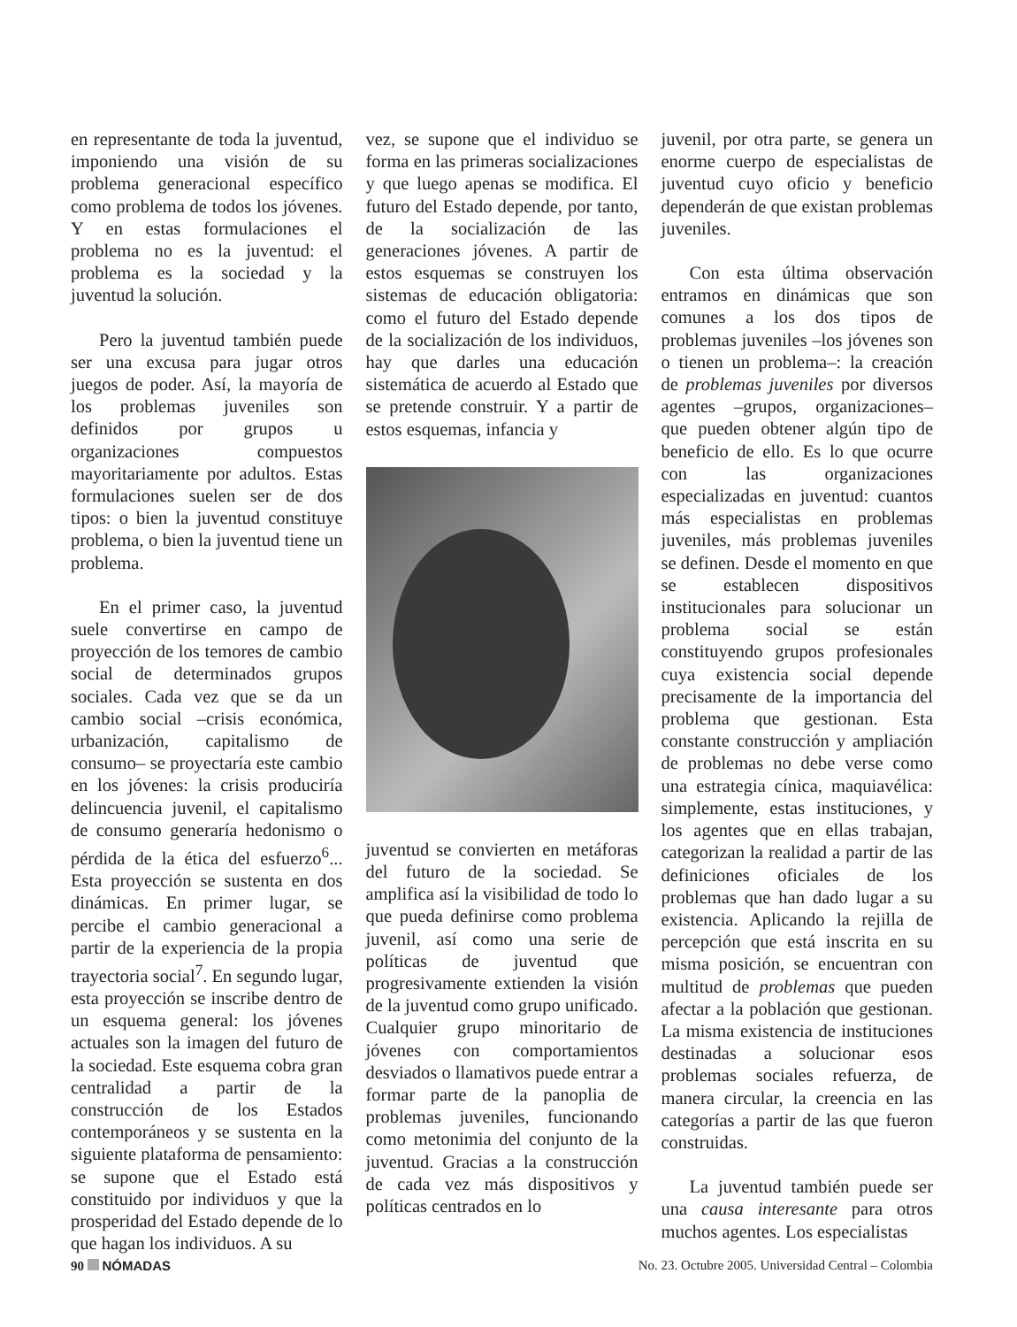en representante de toda la juventud, imponiendo una visión de su problema generacional específico como problema de todos los jóvenes. Y en estas formulaciones el problema no es la juventud: el problema es la sociedad y la juventud la solución.
Pero la juventud también puede ser una excusa para jugar otros juegos de poder. Así, la mayoría de los problemas juveniles son definidos por grupos u organizaciones compuestos mayoritariamente por adultos. Estas formulaciones suelen ser de dos tipos: o bien la juventud constituye problema, o bien la juventud tiene un problema.
En el primer caso, la juventud suele convertirse en campo de proyección de los temores de cambio social de determinados grupos sociales. Cada vez que se da un cambio social –crisis económica, urbanización, capitalismo de consumo– se proyectaría este cambio en los jóvenes: la crisis produciría delincuencia juvenil, el capitalismo de consumo generaría hedonismo o pérdida de la ética del esfuerzo<sup>6</sup>... Esta proyección se sustenta en dos dinámicas. En primer lugar, se percibe el cambio generacional a partir de la experiencia de la propia trayectoria social<sup>7</sup>. En segundo lugar, esta proyección se inscribe dentro de un esquema general: los jóvenes actuales son la imagen del futuro de la sociedad. Este esquema cobra gran centralidad a partir de la construcción de los Estados contemporáneos y se sustenta en la siguiente plataforma de pensamiento: se supone que el Estado está constituido por individuos y que la prosperidad del Estado depende de lo que hagan los individuos. A su
vez, se supone que el individuo se forma en las primeras socializaciones y que luego apenas se modifica. El futuro del Estado depende, por tanto, de la socialización de las generaciones jóvenes. A partir de estos esquemas se construyen los sistemas de educación obligatoria: como el futuro del Estado depende de la socialización de los individuos, hay que darles una educación sistemática de acuerdo al Estado que se pretende construir. Y a partir de estos esquemas, infancia y
juventud se convierten en metáforas del futuro de la sociedad. Se amplifica así la visibilidad de todo lo que pueda definirse como problema juvenil, así como una serie de políticas de juventud que progresivamente extienden la visión de la juventud como grupo unificado. Cualquier grupo minoritario de jóvenes con comportamientos desviados o llamativos puede entrar a formar parte de la panoplia de problemas juveniles, funcionando como metonimia del conjunto de la juventud. Gracias a la construcción de cada vez más dispositivos y políticas centrados en lo
juvenil, por otra parte, se genera un enorme cuerpo de especialistas de juventud cuyo oficio y beneficio dependerán de que existan problemas juveniles.
Con esta última observación entramos en dinámicas que son comunes a los dos tipos de problemas juveniles –los jóvenes son o tienen un problema–: la creación de problemas juveniles por diversos agentes –grupos, organizaciones– que pueden obtener algún tipo de beneficio de ello. Es lo que ocurre con las organizaciones especializadas en juventud: cuantos más especialistas en problemas juveniles, más problemas juveniles se definen. Desde el momento en que se establecen dispositivos institucionales para solucionar un problema social se están constituyendo grupos profesionales cuya existencia social depende precisamente de la importancia del problema que gestionan. Esta constante construcción y ampliación de problemas no debe verse como una estrategia cínica, maquiavélica: simplemente, estas instituciones, y los agentes que en ellas trabajan, categorizan la realidad a partir de las definiciones oficiales de los problemas que han dado lugar a su existencia. Aplicando la rejilla de percepción que está inscrita en su misma posición, se encuentran con multitud de problemas que pueden afectar a la población que gestionan. La misma existencia de instituciones destinadas a solucionar esos problemas sociales refuerza, de manera circular, la creencia en las categorías a partir de las que fueron construidas.
La juventud también puede ser una causa interesante para otros muchos agentes. Los especialistas
90 NÓMADAS No. 23. Octubre 2005. Universidad Central – Colombia